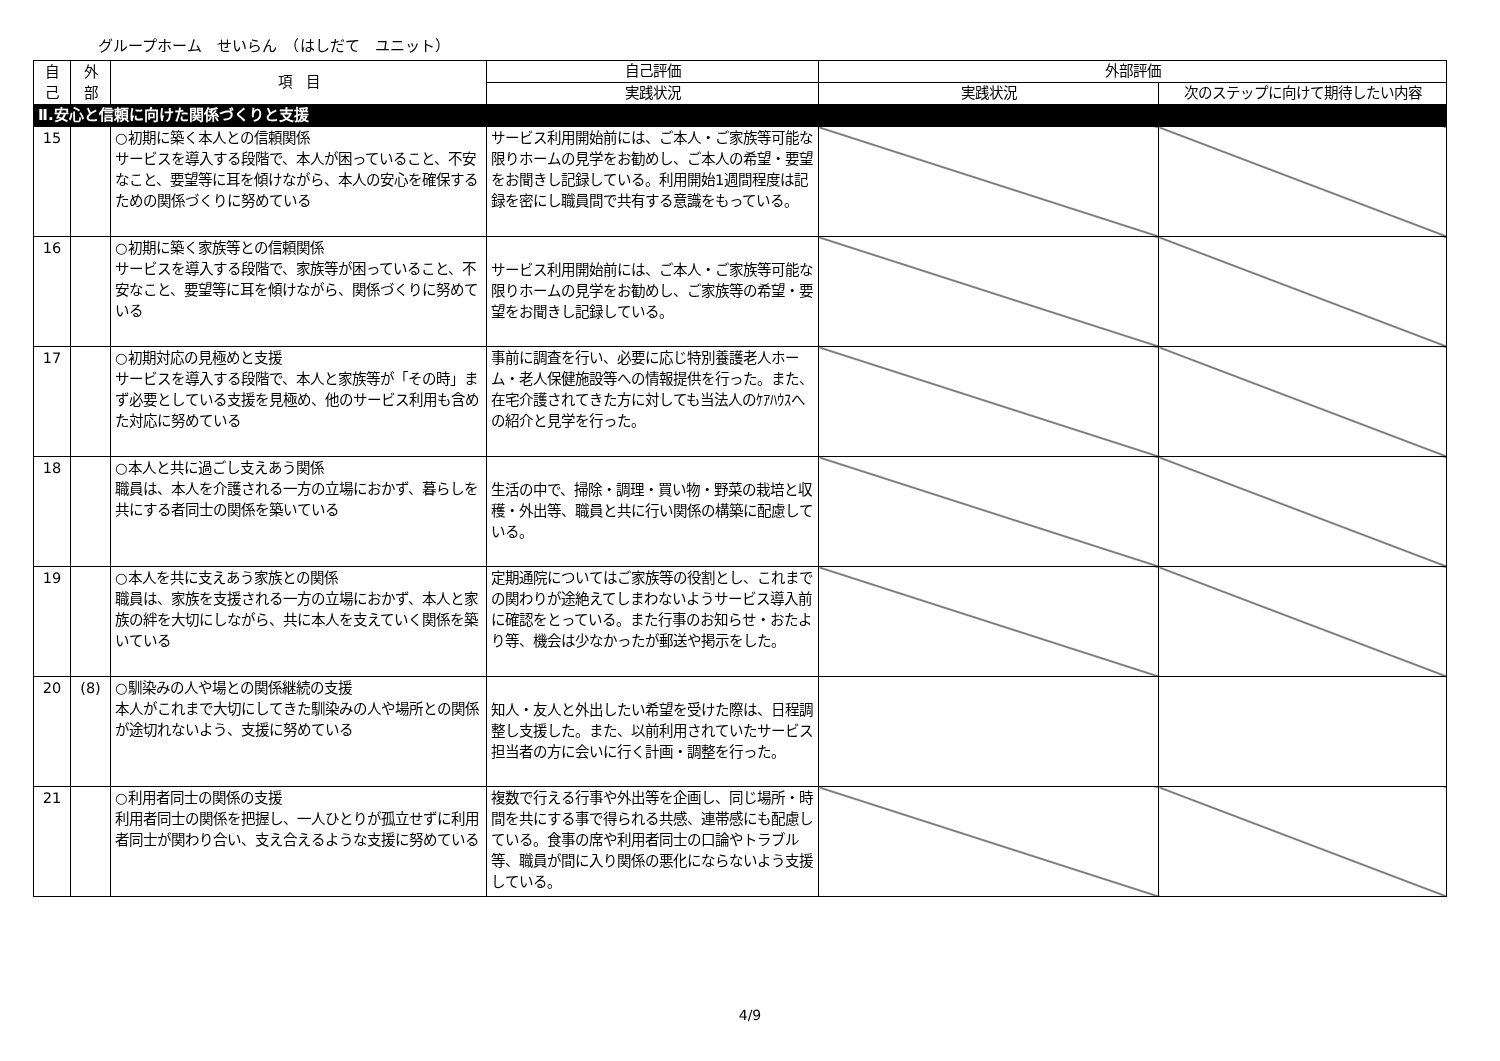グループホーム　せいらん　（はしだて　ユニット）
| 自 己 | 外 部 | 項 目 | 自己評価 | 外部評価 | |
| --- | --- | --- | --- | --- | --- |
| | | | 実践状況 | 実践状況 | 次のステップに向けて期待したい内容 |
| Ⅱ.安心と信頼に向けた関係づくりと支援 | | | | | |
| 15 | | ○初期に築く本人との信頼関係 サービスを導入する段階で、本人が困っていること、不安なこと、要望等に耳を傾けながら、本人の安心を確保するための関係づくりに努めている | サービス利用開始前には、ご本人・ご家族等可能な限りホームの見学をお勧めし、ご本人の希望・要望をお聞きし記録している。利用開始1週間程度は記録を密にし職員間で共有する意識をもっている。 | | |
| 16 | | ○初期に築く家族等との信頼関係 サービスを導入する段階で、家族等が困っていること、不安なこと、要望等に耳を傾けながら、関係づくりに努めている | サービス利用開始前には、ご本人・ご家族等可能な限りホームの見学をお勧めし、ご家族等の希望・要望をお聞きし記録している。 | | |
| 17 | | ○初期対応の見極めと支援 サービスを導入する段階で、本人と家族等が「その時」まず必要としている支援を見極め、他のサービス利用も含めた対応に努めている | 事前に調査を行い、必要に応じ特別養護老人ホーム・老人保健施設等への情報提供を行った。また、在宅介護されてきた方に対しても当法人のｹｱﾊｳｽへの紹介と見学を行った。 | | |
| 18 | | ○本人と共に過ごし支えあう関係 職員は、本人を介護される一方の立場におかず、暮らしを共にする者同士の関係を築いている | 生活の中で、掃除・調理・買い物・野菜の栽培と収穫・外出等、職員と共に行い関係の構築に配慮している。 | | |
| 19 | | ○本人を共に支えあう家族との関係 職員は、家族を支援される一方の立場におかず、本人と家族の絆を大切にしながら、共に本人を支えていく関係を築いている | 定期通院についてはご家族等の役割とし、これまでの関わりが途絶えてしまわないようサービス導入前に確認をとっている。また行事のお知らせ・おたより等、機会は少なかったが郵送や掲示をした。 | | |
| 20 | (8) | ○馴染みの人や場との関係継続の支援 本人がこれまで大切にしてきた馴染みの人や場所との関係が途切れないよう、支援に努めている | 知人・友人と外出したい希望を受けた際は、日程調整し支援した。また、以前利用されていたサービス担当者の方に会いに行く計画・調整を行った。 | | |
| 21 | | ○利用者同士の関係の支援 利用者同士の関係を把握し、一人ひとりが孤立せずに利用者同士が関わり合い、支え合えるような支援に努めている | 複数で行える行事や外出等を企画し、同じ場所・時間を共にする事で得られる共感、連帯感にも配慮している。食事の席や利用者同士の口論やトラブル等、職員が間に入り関係の悪化にならないよう支援している。 | | |
4/9